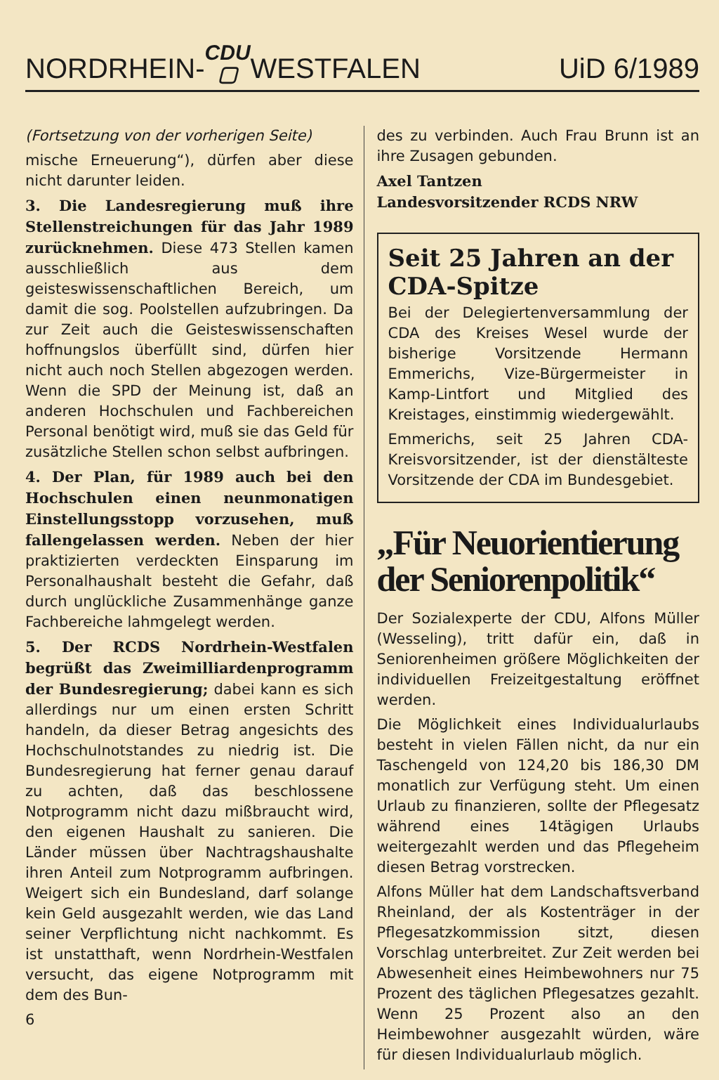NORDRHEIN- CDU
▢ WESTFALEN UiD 6/1989
(Fortsetzung von der vorherigen Seite)
mische Erneuerung“), dürfen aber diese nicht darunter leiden.
3. Die Landesregierung muß ihre Stellenstreichungen für das Jahr 1989 zurücknehmen. Diese 473 Stellen kamen ausschließlich aus dem geisteswissenschaftlichen Bereich, um damit die sog. Poolstellen aufzubringen. Da zur Zeit auch die Geisteswissenschaften hoffnungslos überfüllt sind, dürfen hier nicht auch noch Stellen abgezogen werden. Wenn die SPD der Meinung ist, daß an anderen Hochschulen und Fachbereichen Personal benötigt wird, muß sie das Geld für zusätzliche Stellen schon selbst aufbringen.
4. Der Plan, für 1989 auch bei den Hochschulen einen neunmonatigen Einstellungsstopp vorzusehen, muß fallengelassen werden. Neben der hier praktizierten verdeckten Einsparung im Personalhaushalt besteht die Gefahr, daß durch unglückliche Zusammenhänge ganze Fachbereiche lahmgelegt werden.
5. Der RCDS Nordrhein-Westfalen begrüßt das Zweimilliardenprogramm der Bundesregierung; dabei kann es sich allerdings nur um einen ersten Schritt handeln, da dieser Betrag angesichts des Hochschulnotstandes zu niedrig ist. Die Bundesregierung hat ferner genau darauf zu achten, daß das beschlossene Notprogramm nicht dazu mißbraucht wird, den eigenen Haushalt zu sanieren. Die Länder müssen über Nachtragshaushalte ihren Anteil zum Notprogramm aufbringen. Weigert sich ein Bundesland, darf solange kein Geld ausgezahlt werden, wie das Land seiner Verpflichtung nicht nachkommt. Es ist unstatthaft, wenn Nordrhein-Westfalen versucht, das eigene Notprogramm mit dem des Bun-
6
des zu verbinden. Auch Frau Brunn ist an ihre Zusagen gebunden.
Axel Tantzen
Landesvorsitzender RCDS NRW
Seit 25 Jahren an der CDA-Spitze
Bei der Delegiertenversammlung der CDA des Kreises Wesel wurde der bisherige Vorsitzende Hermann Emmerichs, Vize-Bürgermeister in Kamp-Lintfort und Mitglied des Kreistages, einstimmig wiedergewählt.
Emmerichs, seit 25 Jahren CDA-Kreisvorsitzender, ist der dienstälteste Vorsitzende der CDA im Bundesgebiet.
„Für Neuorientierung der Seniorenpolitik“
Der Sozialexperte der CDU, Alfons Müller (Wesseling), tritt dafür ein, daß in Seniorenheimen größere Möglichkeiten der individuellen Freizeitgestaltung eröffnet werden.
Die Möglichkeit eines Individualurlaubs besteht in vielen Fällen nicht, da nur ein Taschengeld von 124,20 bis 186,30 DM monatlich zur Verfügung steht. Um einen Urlaub zu finanzieren, sollte der Pflegesatz während eines 14tägigen Urlaubs weitergezahlt werden und das Pflegeheim diesen Betrag vorstrecken.
Alfons Müller hat dem Landschaftsverband Rheinland, der als Kostenträger in der Pflegesatzkommission sitzt, diesen Vorschlag unterbreitet. Zur Zeit werden bei Abwesenheit eines Heimbewohners nur 75 Prozent des täglichen Pflegesatzes gezahlt. Wenn 25 Prozent also an den Heimbewohner ausgezahlt würden, wäre für diesen Individualurlaub möglich.